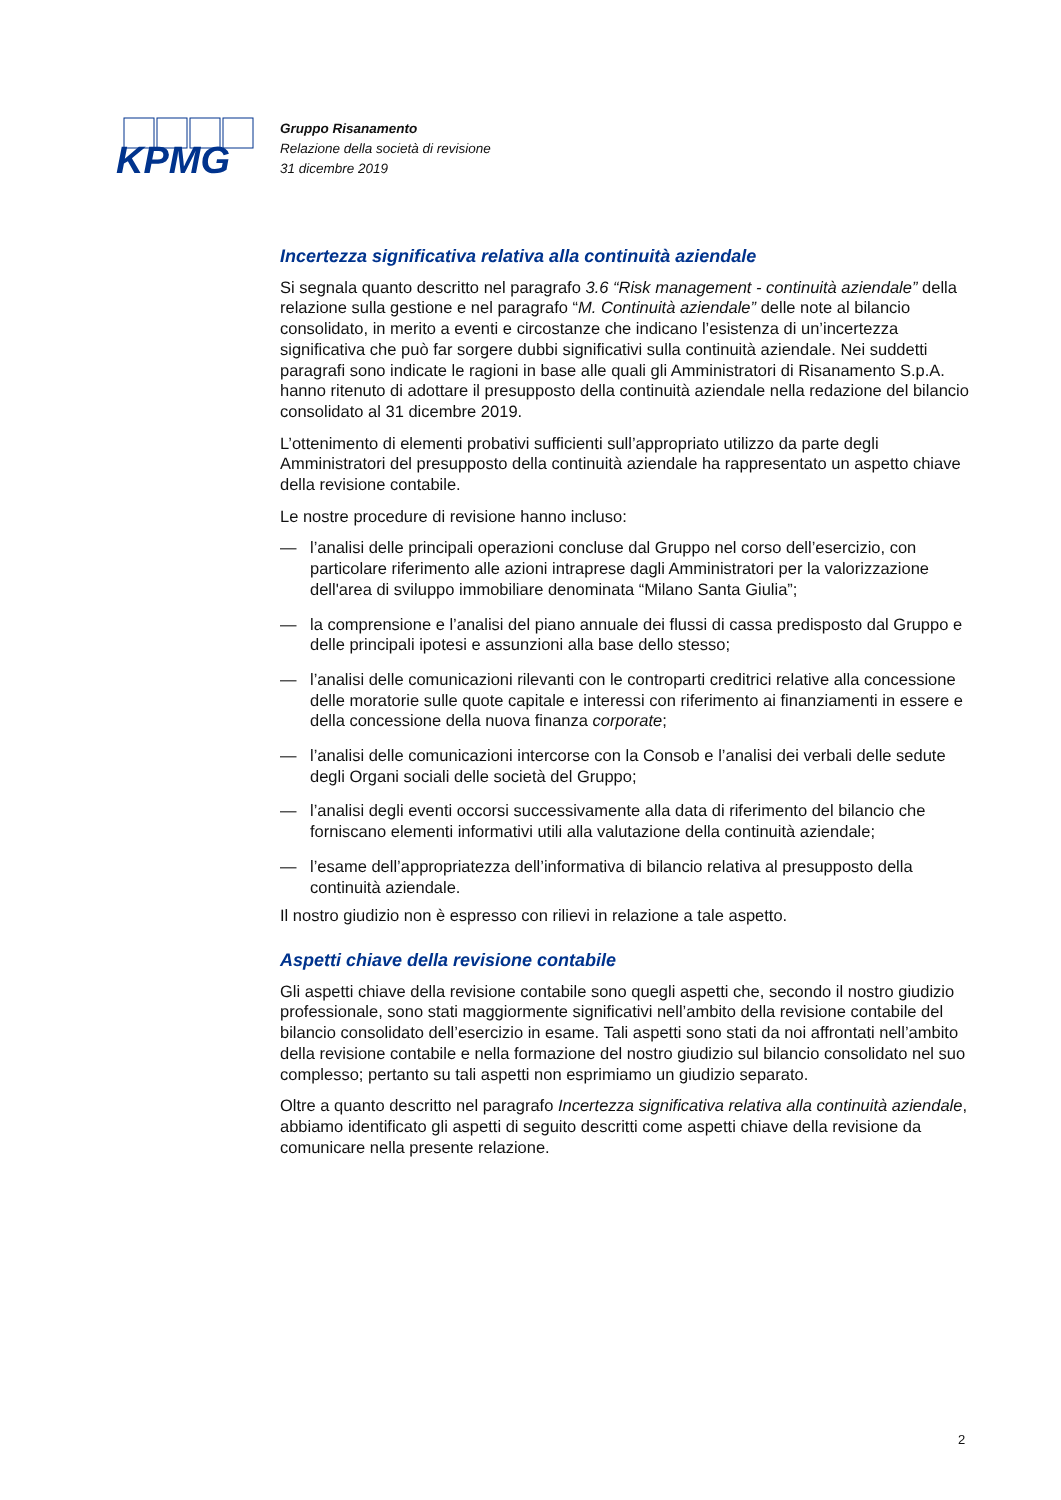KPMG
Gruppo Risanamento
Relazione della società di revisione
31 dicembre 2019
Incertezza significativa relativa alla continuità aziendale
Si segnala quanto descritto nel paragrafo 3.6 “Risk management - continuità aziendale” della relazione sulla gestione e nel paragrafo “M. Continuità aziendale” delle note al bilancio consolidato, in merito a eventi e circostanze che indicano l’esistenza di un’incertezza significativa che può far sorgere dubbi significativi sulla continuità aziendale. Nei suddetti paragrafi sono indicate le ragioni in base alle quali gli Amministratori di Risanamento S.p.A. hanno ritenuto di adottare il presupposto della continuità aziendale nella redazione del bilancio consolidato al 31 dicembre 2019.
L’ottenimento di elementi probativi sufficienti sull’appropriato utilizzo da parte degli Amministratori del presupposto della continuità aziendale ha rappresentato un aspetto chiave della revisione contabile.
Le nostre procedure di revisione hanno incluso:
— l’analisi delle principali operazioni concluse dal Gruppo nel corso dell’esercizio, con particolare riferimento alle azioni intraprese dagli Amministratori per la valorizzazione dell'area di sviluppo immobiliare denominata “Milano Santa Giulia”;
— la comprensione e l’analisi del piano annuale dei flussi di cassa predisposto dal Gruppo e delle principali ipotesi e assunzioni alla base dello stesso;
— l’analisi delle comunicazioni rilevanti con le controparti creditrici relative alla concessione delle moratorie sulle quote capitale e interessi con riferimento ai finanziamenti in essere e della concessione della nuova finanza corporate;
— l’analisi delle comunicazioni intercorse con la Consob e l’analisi dei verbali delle sedute degli Organi sociali delle società del Gruppo;
— l’analisi degli eventi occorsi successivamente alla data di riferimento del bilancio che forniscano elementi informativi utili alla valutazione della continuità aziendale;
— l’esame dell’appropriatezza dell’informativa di bilancio relativa al presupposto della continuità aziendale.
Il nostro giudizio non è espresso con rilievi in relazione a tale aspetto.
Aspetti chiave della revisione contabile
Gli aspetti chiave della revisione contabile sono quegli aspetti che, secondo il nostro giudizio professionale, sono stati maggiormente significativi nell’ambito della revisione contabile del bilancio consolidato dell’esercizio in esame. Tali aspetti sono stati da noi affrontati nell’ambito della revisione contabile e nella formazione del nostro giudizio sul bilancio consolidato nel suo complesso; pertanto su tali aspetti non esprimiamo un giudizio separato.
Oltre a quanto descritto nel paragrafo Incertezza significativa relativa alla continuità aziendale, abbiamo identificato gli aspetti di seguito descritti come aspetti chiave della revisione da comunicare nella presente relazione.
2